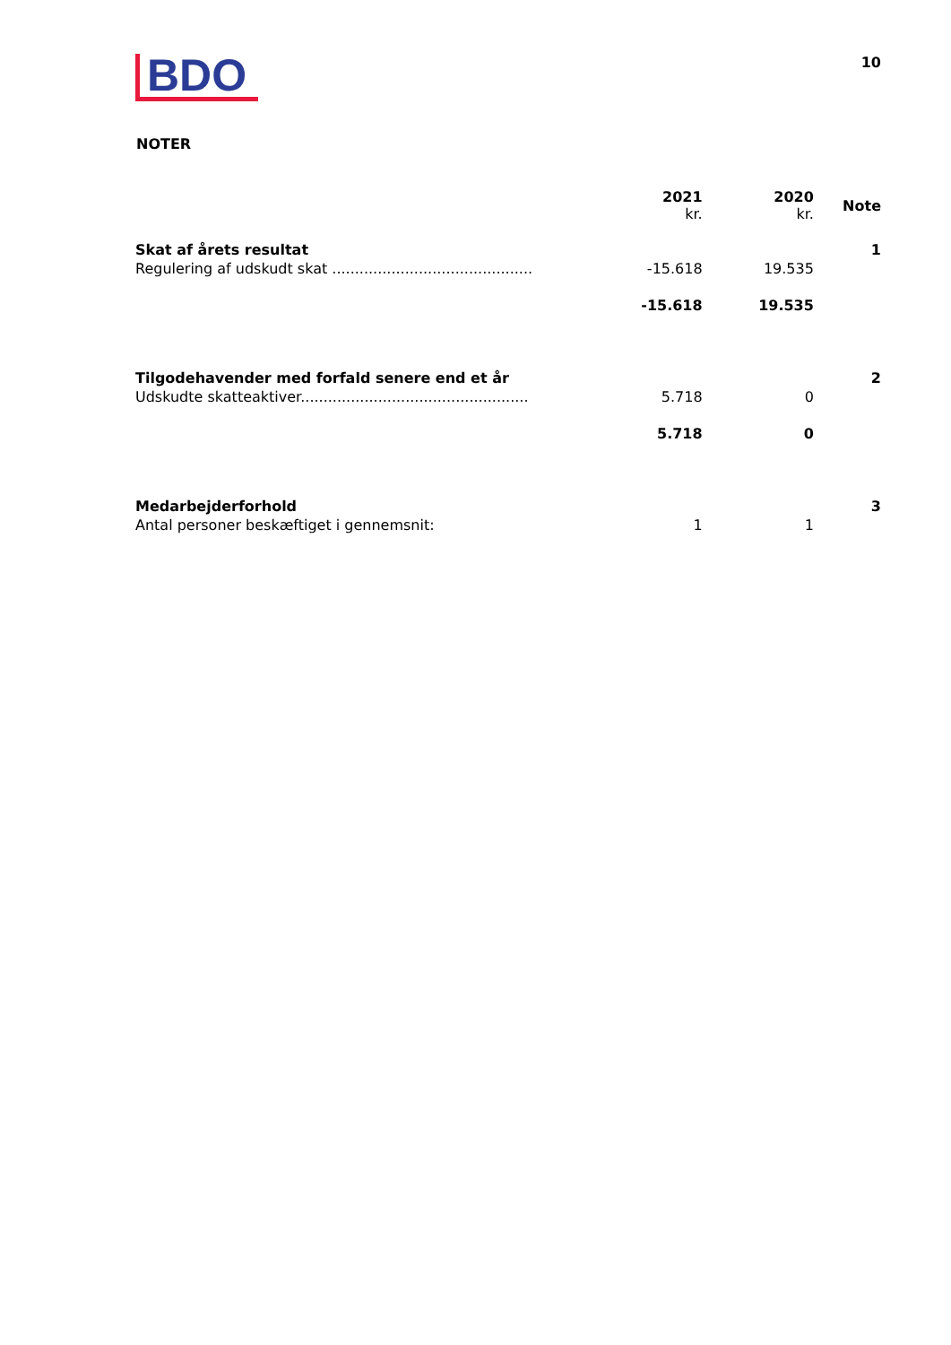BDO
10
NOTER
| | 2021 kr. | 2020 kr. | Note |
| --- | --- | --- | --- |
| Skat af årets resultat | | | 1 |
| Regulering af udskudt skat ............................................ | -15.618 | 19.535 | |
| | -15.618 | 19.535 | |
| Tilgodehavender med forfald senere end et år | | | 2 |
| Udskudte skatteaktiver.................................................. | 5.718 | 0 | |
| | 5.718 | 0 | |
| Medarbejderforhold | | | 3 |
| Antal personer beskæftiget i gennemsnit: | 1 | 1 | |